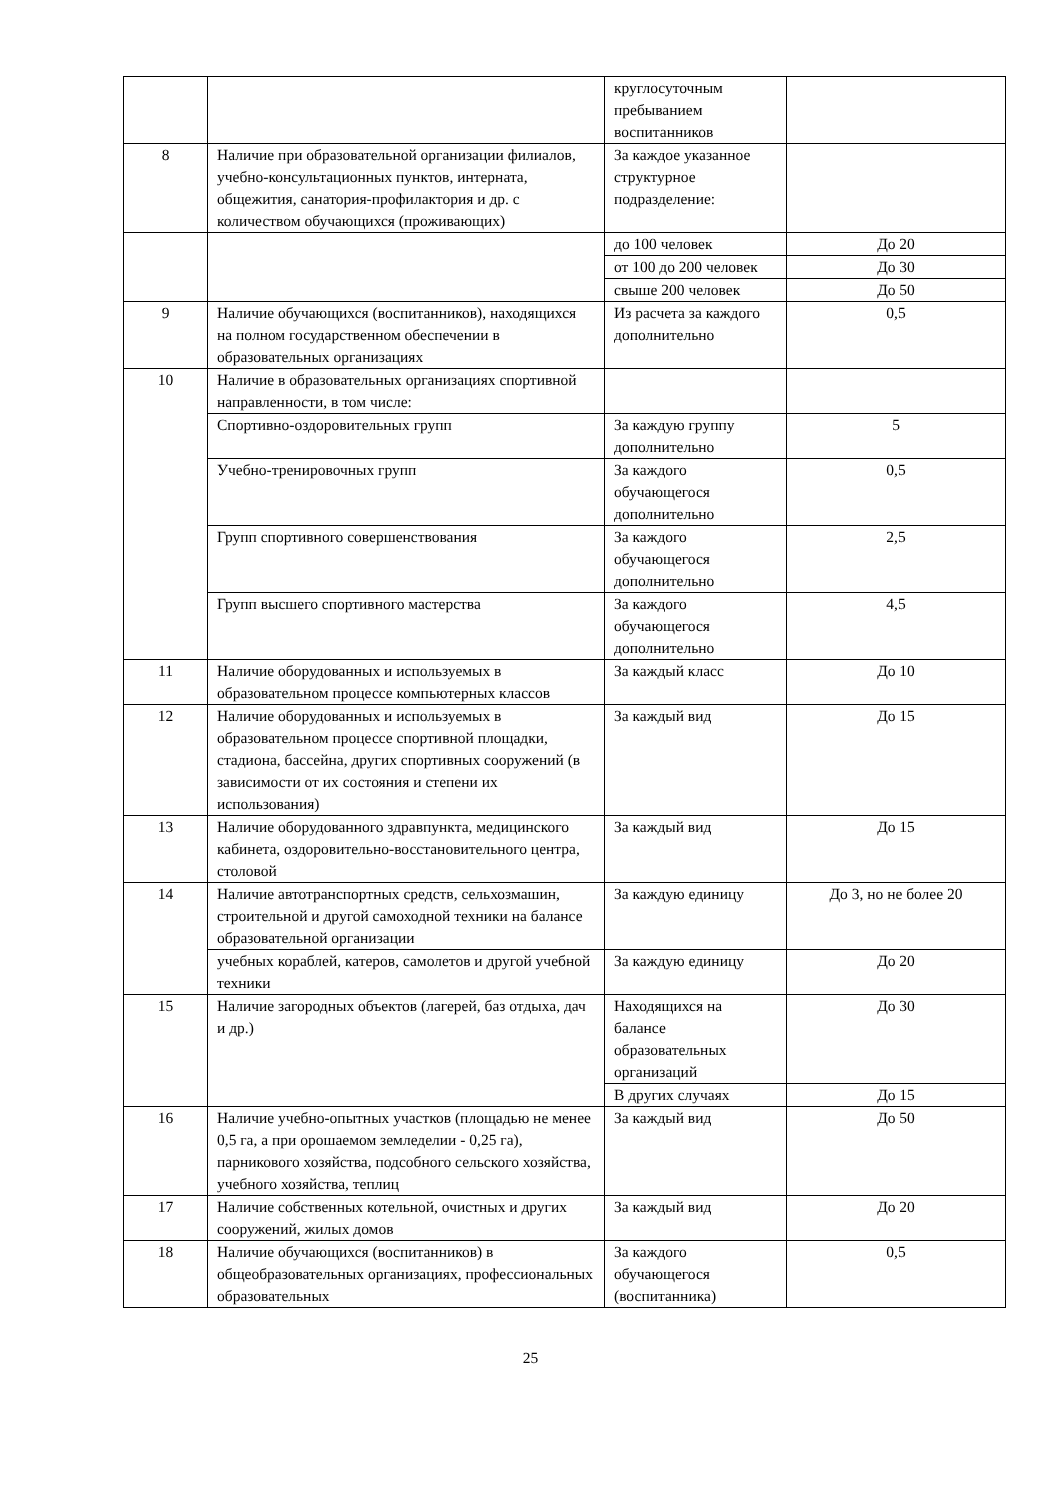| | | круглосуточным пребыванием воспитанников | |
| 8 | Наличие при образовательной организации филиалов, учебно-консультационных пунктов, интерната, общежития, санатория-профилактория и др. с количеством обучающихся (проживающих) | За каждое указанное структурное подразделение: | |
| | | до 100 человек | До 20 |
| | | от 100 до 200 человек | До 30 |
| | | свыше 200 человек | До 50 |
| 9 | Наличие обучающихся (воспитанников), находящихся на полном государственном обеспечении в образовательных организациях | Из расчета за каждого дополнительно | 0,5 |
| 10 | Наличие в образовательных организациях спортивной направленности, в том числе: | | |
| | Спортивно-оздоровительных групп | За каждую группу дополнительно | 5 |
| | Учебно-тренировочных групп | За каждого обучающегося дополнительно | 0,5 |
| | Групп спортивного совершенствования | За каждого обучающегося дополнительно | 2,5 |
| | Групп высшего спортивного мастерства | За каждого обучающегося дополнительно | 4,5 |
| 11 | Наличие оборудованных и используемых в образовательном процессе компьютерных классов | За каждый класс | До 10 |
| 12 | Наличие оборудованных и используемых в образовательном процессе спортивной площадки, стадиона, бассейна, других спортивных сооружений (в зависимости от их состояния и степени их использования) | За каждый вид | До 15 |
| 13 | Наличие оборудованного здравпункта, медицинского кабинета, оздоровительно-восстановительного центра, столовой | За каждый вид | До 15 |
| 14 | Наличие автотранспортных средств, сельхозмашин, строительной и другой самоходной техники на балансе образовательной организации | За каждую единицу | До 3, но не более 20 |
| | учебных кораблей, катеров, самолетов и другой учебной техники | За каждую единицу | До 20 |
| 15 | Наличие загородных объектов (лагерей, баз отдыха, дач и др.) | Находящихся на балансе образовательных организаций | До 30 |
| | | В других случаях | До 15 |
| 16 | Наличие учебно-опытных участков (площадью не менее 0,5 га, а при орошаемом земледелии - 0,25 га), парникового хозяйства, подсобного сельского хозяйства, учебного хозяйства, теплиц | За каждый вид | До 50 |
| 17 | Наличие собственных котельной, очистных и других сооружений, жилых домов | За каждый вид | До 20 |
| 18 | Наличие обучающихся (воспитанников) в общеобразовательных организациях, профессиональных образовательных | За каждого обучающегося (воспитанника) | 0,5 |
25